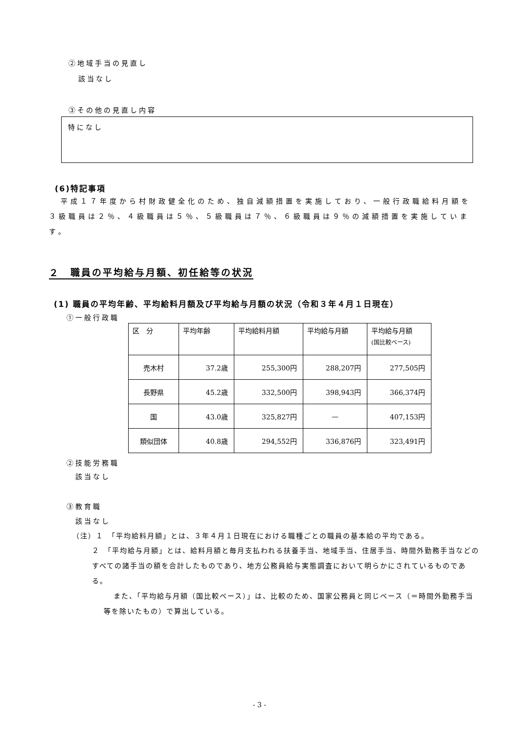②地域手当の見直し
該当なし
③その他の見直し内容
特になし
(6)特記事項
平成１７年度から村財政健全化のため、独自減額措置を実施しており、一般行政職給料月額を３級職員は２％、４級職員は５％、５級職員は７％、６級職員は９％の減額措置を実施しています。
２　職員の平均給与月額、初任給等の状況
(1) 職員の平均年齢、平均給料月額及び平均給与月額の状況（令和３年４月１日現在）
①一般行政職
| 区 分 | 平均年齢 | 平均給料月額 | 平均給与月額 | 平均給与月額 (国比較ベース) |
| --- | --- | --- | --- | --- |
| 売木村 | 37.2歳 | 255,300円 | 288,207円 | 277,505円 |
| 長野県 | 45.2歳 | 332,500円 | 398,943円 | 366,374円 |
| 国 | 43.0歳 | 325,827円 | — | 407,153円 |
| 類似団体 | 40.8歳 | 294,552円 | 336,876円 | 323,491円 |
②技能労務職
　該当なし
③教育職
　該当なし
（注）１　「平均給料月額」とは、３年４月１日現在における職種ごとの職員の基本給の平均である。
２　「平均給与月額」とは、給料月額と毎月支払われる扶養手当、地域手当、住居手当、時間外勤務手当などのすべての諸手当の額を合計したものであり、地方公務員給与実態調査において明らかにされているものである。
また、「平均給与月額（国比較ベース）」は、比較のため、国家公務員と同じベース（＝時間外勤務手当等を除いたもの）で算出している。
- 3 -